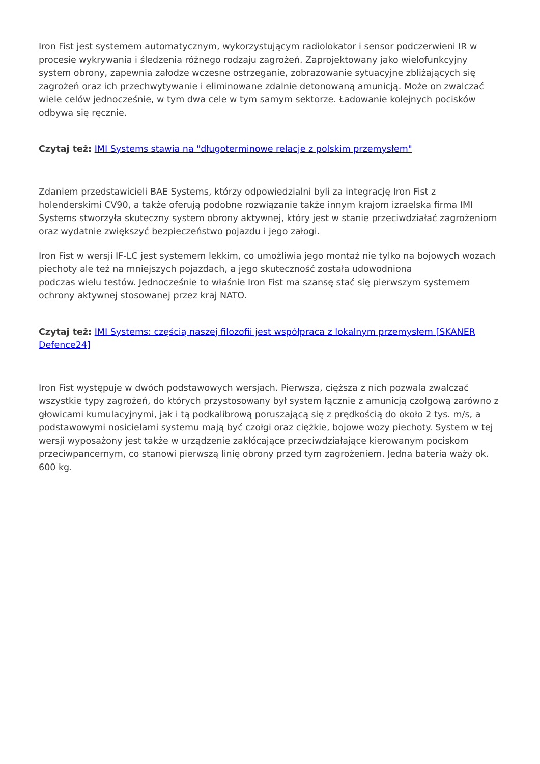Iron Fist jest systemem automatycznym, wykorzystującym radiolokator i sensor podczerwieni IR w procesie wykrywania i śledzenia różnego rodzaju zagrożeń. Zaprojektowany jako wielofunkcyjny system obrony, zapewnia załodze wczesne ostrzeganie, zobrazowanie sytuacyjne zbliżających się zagrożeń oraz ich przechwytywanie i eliminowane zdalnie detonowaną amunicją. Może on zwalczać wiele celów jednocześnie, w tym dwa cele w tym samym sektorze. Ładowanie kolejnych pocisków odbywa się ręcznie.
Czytaj też: IMI Systems stawia na "długoterminowe relacje z polskim przemysłem"
Zdaniem przedstawicieli BAE Systems, którzy odpowiedzialni byli za integrację Iron Fist z holenderskimi CV90, a także oferują podobne rozwiązanie także innym krajom izraelska firma IMI Systems stworzyła skuteczny system obrony aktywnej, który jest w stanie przeciwdziałać zagrożeniom oraz wydatnie zwiększyć bezpieczeństwo pojazdu i jego załogi.
Iron Fist w wersji IF-LC jest systemem lekkim, co umożliwia jego montaż nie tylko na bojowych wozach piechoty ale też na mniejszych pojazdach, a jego skuteczność została udowodniona
podczas wielu testów. Jednocześnie to właśnie Iron Fist ma szansę stać się pierwszym systemem ochrony aktywnej stosowanej przez kraj NATO.
Czytaj też: IMI Systems: częścią naszej filozofii jest współpraca z lokalnym przemysłem [SKANER Defence24]
Iron Fist występuje w dwóch podstawowych wersjach. Pierwsza, cięższa z nich pozwala zwalczać wszystkie typy zagrożeń, do których przystosowany był system łącznie z amunicją czołgową zarówno z głowicami kumulacyjnymi, jak i tą podkalibrową poruszającą się z prędkością do około 2 tys. m/s, a podstawowymi nosicielami systemu mają być czołgi oraz ciężkie, bojowe wozy piechoty. System w tej wersji wyposażony jest także w urządzenie zakłócające przeciwdziałające kierowanym pociskom przeciwpancernym, co stanowi pierwszą linię obrony przed tym zagrożeniem. Jedna bateria waży ok. 600 kg.